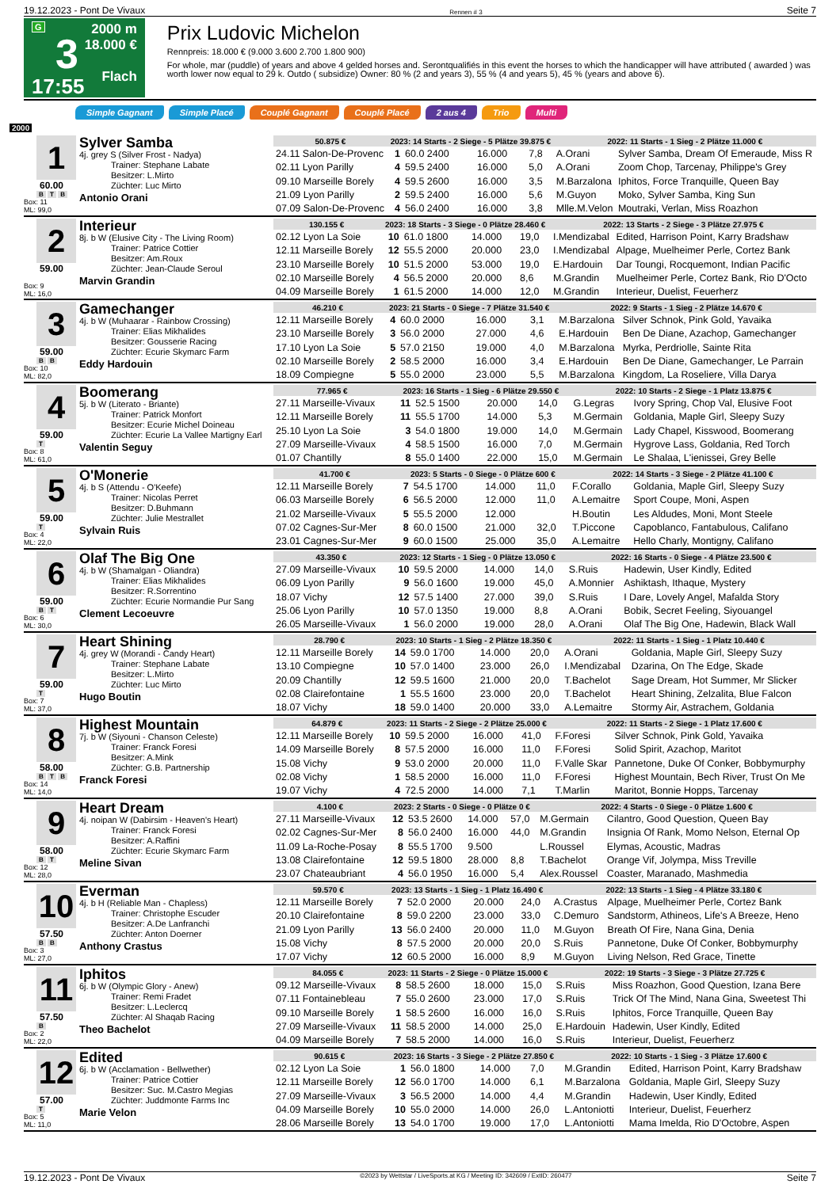19.12.2023 - Pont De Vivaux Rennen # 3 Seite 7
G
3
17:55
2000 m
18.000 €
Flach
Prix Ludovic Michelon
Rennpreis: 18.000 € (9.000 3.600 2.700 1.800 900)
For whole, mar (puddle) of years and above 4 gelded horses and. Serontqualifiés in this event the horses to which the handicapper will have attributed ( awarded ) was worth lower now equal to 29 k. Outdo ( subsidize) Owner: 80 % (2 and years 3), 55 % (4 and years 5), 45 % (years and above 6).
Simple Gagnant Simple Placé Couplé Gagnant Couplé Placé 2 aus 4 Trio Multi
2000
1
60.00
B T B
Box: 11
ML: 99,0
Sylver Samba
4j. grey S (Silver Frost - Nadya)
Trainer: Stephane Labate
Besitzer: L.Mirto
Züchter: Luc Mirto
Antonio Orani
| 50.875 € | 2023: 14 Starts - 2 Siege - 5 Plätze 39.875 € | | | | 2022: 11 Starts - 1 Sieg - 2 Plätze 11.000 € | |
| --- | --- | --- | --- | --- | --- | --- |
| 24.11 Salon-De-Provenc | 1 | 60.0 2400 | 16.000 | 7,8 | A.Orani | Sylver Samba, Dream Of Emeraude, Miss R |
| 02.11 Lyon Parilly | 4 | 59.5 2400 | 16.000 | 5,0 | A.Orani | Zoom Chop, Tarcenay, Philippe's Grey |
| 09.10 Marseille Borely | 4 | 59.5 2600 | 16.000 | 3,5 | M.Barzalona | Iphitos, Force Tranquille, Queen Bay |
| 21.09 Lyon Parilly | 2 | 59.5 2400 | 16.000 | 5,6 | M.Guyon | Moko, Sylver Samba, King Sun |
| 07.09 Salon-De-Provenc | 4 | 56.0 2400 | 16.000 | 3,8 | Mlle.M.Velon | Moutraki, Verlan, Miss Roazhon |
2
59.00
Box: 9
ML: 16,0
Interieur
8j. b W (Elusive City - The Living Room)
Trainer: Patrice Cottier
Besitzer: Am.Roux
Züchter: Jean-Claude Seroul
Marvin Grandin
| 130.155 € | 2023: 18 Starts - 3 Siege - 0 Plätze 28.460 € | | | | 2022: 13 Starts - 2 Siege - 3 Plätze 27.975 € | |
| --- | --- | --- | --- | --- | --- | --- |
| 02.12 Lyon La Soie | 10 | 61.0 1800 | 14.000 | 19,0 | I.Mendizabal | Edited, Harrison Point, Karry Bradshaw |
| 12.11 Marseille Borely | 12 | 55.5 2000 | 20.000 | 23,0 | I.Mendizabal | Alpage, Muelheimer Perle, Cortez Bank |
| 23.10 Marseille Borely | 10 | 51.5 2000 | 53.000 | 19,0 | E.Hardouin | Dar Toungi, Rocquemont, Indian Pacific |
| 02.10 Marseille Borely | 4 | 56.5 2000 | 20.000 | 8,6 | M.Grandin | Muelheimer Perle, Cortez Bank, Rio D'Octo |
| 04.09 Marseille Borely | 1 | 61.5 2000 | 14.000 | 12,0 | M.Grandin | Interieur, Duelist, Feuerherz |
3
59.00
B B
Box: 10
ML: 82,0
Gamechanger
4j. b W (Muhaarar - Rainbow Crossing)
Trainer: Elias Mikhalides
Besitzer: Gousserie Racing
Züchter: Ecurie Skymarc Farm
Eddy Hardouin
| 46.210 € | 2023: 21 Starts - 0 Siege - 7 Plätze 31.540 € | | | | 2022: 9 Starts - 1 Sieg - 2 Plätze 14.670 € | |
| --- | --- | --- | --- | --- | --- | --- |
| 12.11 Marseille Borely | 4 | 60.0 2000 | 16.000 | 3,1 | M.Barzalona | Silver Schnok, Pink Gold, Yavaika |
| 23.10 Marseille Borely | 3 | 56.0 2000 | 27.000 | 4,6 | E.Hardouin | Ben De Diane, Azachop, Gamechanger |
| 17.10 Lyon La Soie | 5 | 57.0 2150 | 19.000 | 4,0 | M.Barzalona | Myrka, Perdriolle, Sainte Rita |
| 02.10 Marseille Borely | 2 | 58.5 2000 | 16.000 | 3,4 | E.Hardouin | Ben De Diane, Gamechanger, Le Parrain |
| 18.09 Compiegne | 5 | 55.0 2000 | 23.000 | 5,5 | M.Barzalona | Kingdom, La Roseliere, Villa Darya |
4
59.00
T
Box: 8
ML: 61,0
Boomerang
5j. b W (Literato - Briante)
Trainer: Patrick Monfort
Besitzer: Ecurie Michel Doineau
Züchter: Ecurie La Vallee Martigny Earl
Valentin Seguy
| 77.965 € | 2023: 16 Starts - 1 Sieg - 6 Plätze 29.550 € | | | | 2022: 10 Starts - 2 Siege - 1 Platz 13.875 € | |
| --- | --- | --- | --- | --- | --- | --- |
| 27.11 Marseille-Vivaux | 11 | 52.5 1500 | 20.000 | 14,0 | G.Legras | Ivory Spring, Chop Val, Elusive Foot |
| 12.11 Marseille Borely | 11 | 55.5 1700 | 14.000 | 5,3 | M.Germain | Goldania, Maple Girl, Sleepy Suzy |
| 25.10 Lyon La Soie | 3 | 54.0 1800 | 19.000 | 14,0 | M.Germain | Lady Chapel, Kisswood, Boomerang |
| 27.09 Marseille-Vivaux | 4 | 58.5 1500 | 16.000 | 7,0 | M.Germain | Hygrove Lass, Goldania, Red Torch |
| 01.07 Chantilly | 8 | 55.0 1400 | 22.000 | 15,0 | M.Germain | Le Shalaa, L'ienissei, Grey Belle |
5
59.00
T
Box: 4
ML: 22,0
O'Monerie
4j. b S (Attendu - O'Keefe)
Trainer: Nicolas Perret
Besitzer: D.Buhmann
Züchter: Julie Mestrallet
Sylvain Ruis
| 41.700 € | 2023: 5 Starts - 0 Siege - 0 Plätze 600 € | | | | 2022: 14 Starts - 3 Siege - 2 Plätze 41.100 € | |
| --- | --- | --- | --- | --- | --- | --- |
| 12.11 Marseille Borely | 7 | 54.5 1700 | 14.000 | 11,0 | F.Corallo | Goldania, Maple Girl, Sleepy Suzy |
| 06.03 Marseille Borely | 6 | 56.5 2000 | 12.000 | 11,0 | A.Lemaitre | Sport Coupe, Moni, Aspen |
| 21.02 Marseille-Vivaux | 5 | 55.5 2000 | 12.000 | | H.Boutin | Les Aldudes, Moni, Mont Steele |
| 07.02 Cagnes-Sur-Mer | 8 | 60.0 1500 | 21.000 | 32,0 | T.Piccone | Capoblanco, Fantabulous, Califano |
| 23.01 Cagnes-Sur-Mer | 9 | 60.0 1500 | 25.000 | 35,0 | A.Lemaitre | Hello Charly, Montigny, Califano |
6
59.00
B T
Box: 6
ML: 30,0
Olaf The Big One
4j. b W (Shamalgan - Oliandra)
Trainer: Elias Mikhalides
Besitzer: R.Sorrentino
Züchter: Ecurie Normandie Pur Sang
Clement Lecoeuvre
| 43.350 € | 2023: 12 Starts - 1 Sieg - 0 Plätze 13.050 € | | | | 2022: 16 Starts - 0 Siege - 4 Plätze 23.500 € | |
| --- | --- | --- | --- | --- | --- | --- |
| 27.09 Marseille-Vivaux | 10 | 59.5 2000 | 14.000 | 14,0 | S.Ruis | Hadewin, User Kindly, Edited |
| 06.09 Lyon Parilly | 9 | 56.0 1600 | 19.000 | 45,0 | A.Monnier | Ashiktash, Ithaque, Mystery |
| 18.07 Vichy | 12 | 57.5 1400 | 27.000 | 39,0 | S.Ruis | I Dare, Lovely Angel, Mafalda Story |
| 25.06 Lyon Parilly | 10 | 57.0 1350 | 19.000 | 8,8 | A.Orani | Bobik, Secret Feeling, Siyouangel |
| 26.05 Marseille-Vivaux | 1 | 56.0 2000 | 19.000 | 28,0 | A.Orani | Olaf The Big One, Hadewin, Black Wall |
7
59.00
T
Box: 7
ML: 37,0
Heart Shining
4j. grey W (Morandi - Candy Heart)
Trainer: Stephane Labate
Besitzer: L.Mirto
Züchter: Luc Mirto
Hugo Boutin
| 28.790 € | 2023: 10 Starts - 1 Sieg - 2 Plätze 18.350 € | | | | 2022: 11 Starts - 1 Sieg - 1 Platz 10.440 € | |
| --- | --- | --- | --- | --- | --- | --- |
| 12.11 Marseille Borely | 14 | 59.0 1700 | 14.000 | 20,0 | A.Orani | Goldania, Maple Girl, Sleepy Suzy |
| 13.10 Compiegne | 10 | 57.0 1400 | 23.000 | 26,0 | I.Mendizabal | Dzarina, On The Edge, Skade |
| 20.09 Chantilly | 12 | 59.5 1600 | 21.000 | 20,0 | T.Bachelot | Sage Dream, Hot Summer, Mr Slicker |
| 02.08 Clairefontaine | 1 | 55.5 1600 | 23.000 | 20,0 | T.Bachelot | Heart Shining, Zelzalita, Blue Falcon |
| 18.07 Vichy | 18 | 59.0 1400 | 20.000 | 33,0 | A.Lemaitre | Stormy Air, Astrachem, Goldania |
8
58.00
B T B
Box: 14
ML: 14,0
Highest Mountain
7j. b W (Siyouni - Chanson Celeste)
Trainer: Franck Foresi
Besitzer: A.Mink
Züchter: G.B. Partnership
Franck Foresi
| 64.879 € | 2023: 11 Starts - 2 Siege - 2 Plätze 25.000 € | | | | 2022: 11 Starts - 2 Siege - 1 Platz 17.600 € | |
| --- | --- | --- | --- | --- | --- | --- |
| 12.11 Marseille Borely | 10 | 59.5 2000 | 16.000 | 41,0 | F.Foresi | Silver Schnok, Pink Gold, Yavaika |
| 14.09 Marseille Borely | 8 | 57.5 2000 | 16.000 | 11,0 | F.Foresi | Solid Spirit, Azachop, Maritot |
| 15.08 Vichy | 9 | 53.0 2000 | 20.000 | 11,0 | F.Valle Skar | Pannetone, Duke Of Conker, Bobbymurphy |
| 02.08 Vichy | 1 | 58.5 2000 | 16.000 | 11,0 | F.Foresi | Highest Mountain, Bech River, Trust On Me |
| 19.07 Vichy | 4 | 72.5 2000 | 14.000 | 7,1 | T.Marlin | Maritot, Bonnie Hopps, Tarcenay |
9
58.00
B T
Box: 12
ML: 28,0
Heart Dream
4j. noipan W (Dabirsim - Heaven's Heart)
Trainer: Franck Foresi
Besitzer: A.Raffini
Züchter: Ecurie Skymarc Farm
Meline Sivan
| 4.100 € | 2023: 2 Starts - 0 Siege - 0 Plätze 0 € | | | | 2022: 4 Starts - 0 Siege - 0 Plätze 1.600 € | |
| --- | --- | --- | --- | --- | --- | --- |
| 27.11 Marseille-Vivaux | 12 | 53.5 2600 | 14.000 | 57,0 | M.Germain | Cilantro, Good Question, Queen Bay |
| 02.02 Cagnes-Sur-Mer | 8 | 56.0 2400 | 16.000 | 44,0 | M.Grandin | Insignia Of Rank, Momo Nelson, Eternal Op |
| 11.09 La-Roche-Posay | 8 | 55.5 1700 | 9.500 | | L.Roussel | Elymas, Acoustic, Madras |
| 13.08 Clairefontaine | 12 | 59.5 1800 | 28.000 | 8,8 | T.Bachelot | Orange Vif, Jolympa, Miss Treville |
| 23.07 Chateaubriant | 4 | 56.0 1950 | 16.000 | 5,4 | Alex.Roussel | Coaster, Maranado, Mashmedia |
10
57.50
B B
Box: 3
ML: 27,0
Everman
4j. b H (Reliable Man - Chapless)
Trainer: Christophe Escuder
Besitzer: A.De Lanfranchi
Züchter: Anton Doerner
Anthony Crastus
| 59.570 € | 2023: 13 Starts - 1 Sieg - 1 Platz 16.490 € | | | | 2022: 13 Starts - 1 Sieg - 4 Plätze 33.180 € | |
| --- | --- | --- | --- | --- | --- | --- |
| 12.11 Marseille Borely | 7 | 52.0 2000 | 20.000 | 24,0 | A.Crastus | Alpage, Muelheimer Perle, Cortez Bank |
| 20.10 Clairefontaine | 8 | 59.0 2200 | 23.000 | 33,0 | C.Demuro | Sandstorm, Athineos, Life's A Breeze, Heno |
| 21.09 Lyon Parilly | 13 | 56.0 2400 | 20.000 | 11,0 | M.Guyon | Breath Of Fire, Nana Gina, Denia |
| 15.08 Vichy | 8 | 57.5 2000 | 20.000 | 20,0 | S.Ruis | Pannetone, Duke Of Conker, Bobbymurphy |
| 17.07 Vichy | 12 | 60.5 2000 | 16.000 | 8,9 | M.Guyon | Living Nelson, Red Grace, Tinette |
11
57.50
B
Box: 2
ML: 22,0
Iphitos
6j. b W (Olympic Glory - Anew)
Trainer: Remi Fradet
Besitzer: L.Leclercq
Züchter: Al Shaqab Racing
Theo Bachelot
| 84.055 € | 2023: 11 Starts - 2 Siege - 0 Plätze 15.000 € | | | | 2022: 19 Starts - 3 Siege - 3 Plätze 27.725 € | |
| --- | --- | --- | --- | --- | --- | --- |
| 09.12 Marseille-Vivaux | 8 | 58.5 2600 | 18.000 | 15,0 | S.Ruis | Miss Roazhon, Good Question, Izana Bere |
| 07.11 Fontainebleau | 7 | 55.0 2600 | 23.000 | 17,0 | S.Ruis | Trick Of The Mind, Nana Gina, Sweetest Thi |
| 09.10 Marseille Borely | 1 | 58.5 2600 | 16.000 | 16,0 | S.Ruis | Iphitos, Force Tranquille, Queen Bay |
| 27.09 Marseille-Vivaux | 11 | 58.5 2000 | 14.000 | 25,0 | E.Hardouin | Hadewin, User Kindly, Edited |
| 04.09 Marseille Borely | 7 | 58.5 2000 | 14.000 | 16,0 | S.Ruis | Interieur, Duelist, Feuerherz |
12
57.00
T
Box: 5
ML: 11,0
Edited
6j. b W (Acclamation - Bellwether)
Trainer: Patrice Cottier
Besitzer: Suc. M.Castro Megias
Züchter: Juddmonte Farms Inc
Marie Velon
| 90.615 € | 2023: 16 Starts - 3 Siege - 2 Plätze 27.850 € | | | | 2022: 10 Starts - 1 Sieg - 3 Plätze 17.600 € | |
| --- | --- | --- | --- | --- | --- | --- |
| 02.12 Lyon La Soie | 1 | 56.0 1800 | 14.000 | 7,0 | M.Grandin | Edited, Harrison Point, Karry Bradshaw |
| 12.11 Marseille Borely | 12 | 56.0 1700 | 14.000 | 6,1 | M.Barzalona | Goldania, Maple Girl, Sleepy Suzy |
| 27.09 Marseille-Vivaux | 3 | 56.5 2000 | 14.000 | 4,4 | M.Grandin | Hadewin, User Kindly, Edited |
| 04.09 Marseille Borely | 10 | 55.0 2000 | 14.000 | 26,0 | L.Antoniotti | Interieur, Duelist, Feuerherz |
| 28.06 Marseille Borely | 13 | 54.0 1700 | 19.000 | 17,0 | L.Antoniotti | Mama Imelda, Rio D'Octobre, Aspen |
19.12.2023 - Pont De Vivaux ©2023 by Wettstar / LiveSports.at KG / Meeting ID: 342609 / ExtID: 260477 Seite 7